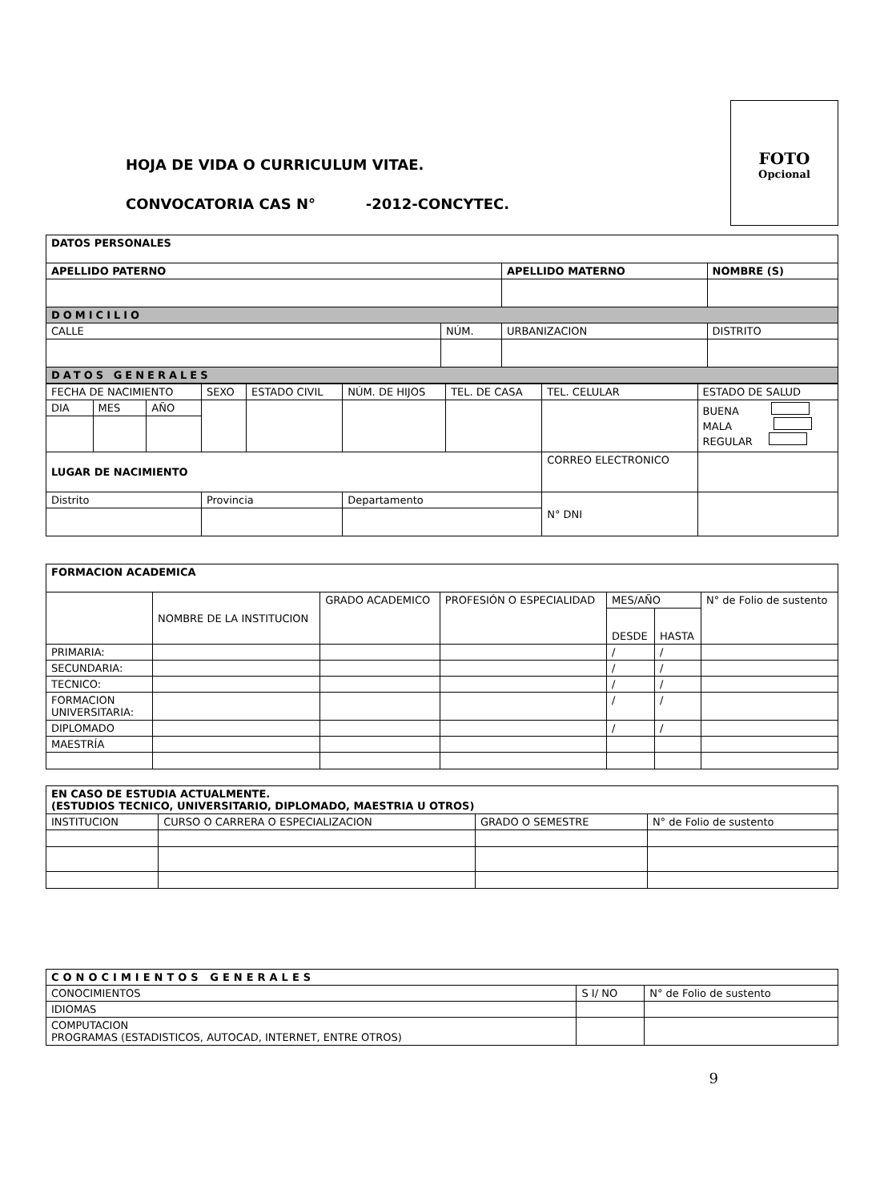HOJA DE VIDA O CURRICULUM VITAE.
CONVOCATORIA CAS N° -2012-CONCYTEC.
FOTO
Opcional
| DATOS PERSONALES | | | |
| APELLIDO PATERNO | | APELLIDO MATERNO | NOMBRE (S) |
| DOMICILIO | | | |
| CALLE | NÚM. | URBANIZACION | DISTRITO |
| DATOS GENERALES | | | |
| FECHA DE NACIMIENTO | | | SEXO | ESTADO CIVIL | NÚM. DE HIJOS | TEL. DE CASA | TEL. CELULAR | ESTADO DE SALUD |
| DIA | MES | AÑO | | | | | | BUENA MALA REGULAR |
| LUGAR DE NACIMIENTO | | | | | | | CORREO ELECTRONICO | |
| Distrito | | | Provincia | | Departamento | | N° DNI | |
| FORMACION ACADEMICA | | | | | | |
| | NOMBRE DE LA INSTITUCION | GRADO ACADEMICO | PROFESIÓN O ESPECIALIDAD | MES/AÑO | | N° de Folio de sustento |
| | | | | DESDE | HASTA | |
| PRIMARIA: | | | | / | / | |
| SECUNDARIA: | | | | / | / | |
| TECNICO: | | | | / | / | |
| FORMACION UNIVERSITARIA: | | | | / | / | |
| DIPLOMADO | | | | / | / | |
| MAESTRÍA | | | | | | |
| EN CASO DE ESTUDIA ACTUALMENTE. (ESTUDIOS TECNICO, UNIVERSITARIO, DIPLOMADO, MAESTRIA U OTROS) | | | |
| INSTITUCION | CURSO O CARRERA O ESPECIALIZACION | GRADO O SEMESTRE | N° de Folio de sustento |
| CONOCIMIENTOS GENERALES | | |
| CONOCIMIENTOS | S I/ NO | N° de Folio de sustento |
| IDIOMAS | | |
| COMPUTACION PROGRAMAS (ESTADISTICOS, AUTOCAD, INTERNET, ENTRE OTROS) | | |
9